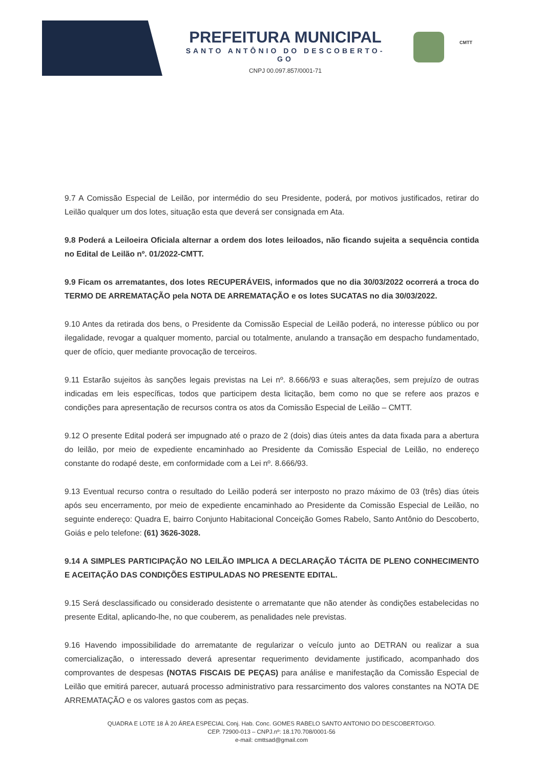PREFEITURA MUNICIPAL
SANTO ANTÔNIO DO DESCOBERTO-GO
CNPJ 00.097.857/0001-71
CMTT
9.7 A Comissão Especial de Leilão, por intermédio do seu Presidente, poderá, por motivos justificados, retirar do Leilão qualquer um dos lotes, situação esta que deverá ser consignada em Ata.
9.8 Poderá a Leiloeira Oficiala alternar a ordem dos lotes leiloados, não ficando sujeita a sequência contida no Edital de Leilão nº. 01/2022-CMTT.
9.9 Ficam os arrematantes, dos lotes RECUPERÁVEIS, informados que no dia 30/03/2022 ocorrerá a troca do TERMO DE ARREMATAÇÃO pela NOTA DE ARREMATAÇÃO e os lotes SUCATAS no dia 30/03/2022.
9.10 Antes da retirada dos bens, o Presidente da Comissão Especial de Leilão poderá, no interesse público ou por ilegalidade, revogar a qualquer momento, parcial ou totalmente, anulando a transação em despacho fundamentado, quer de ofício, quer mediante provocação de terceiros.
9.11 Estarão sujeitos às sanções legais previstas na Lei nº. 8.666/93 e suas alterações, sem prejuízo de outras indicadas em leis específicas, todos que participem desta licitação, bem como no que se refere aos prazos e condições para apresentação de recursos contra os atos da Comissão Especial de Leilão – CMTT.
9.12 O presente Edital poderá ser impugnado até o prazo de 2 (dois) dias úteis antes da data fixada para a abertura do leilão, por meio de expediente encaminhado ao Presidente da Comissão Especial de Leilão, no endereço constante do rodapé deste, em conformidade com a Lei nº. 8.666/93.
9.13 Eventual recurso contra o resultado do Leilão poderá ser interposto no prazo máximo de 03 (três) dias úteis após seu encerramento, por meio de expediente encaminhado ao Presidente da Comissão Especial de Leilão, no seguinte endereço: Quadra E, bairro Conjunto Habitacional Conceição Gomes Rabelo, Santo Antônio do Descoberto, Goiás e pelo telefone: (61) 3626-3028.
9.14 A SIMPLES PARTICIPAÇÃO NO LEILÃO IMPLICA A DECLARAÇÃO TÁCITA DE PLENO CONHECIMENTO E ACEITAÇÃO DAS CONDIÇÕES ESTIPULADAS NO PRESENTE EDITAL.
9.15 Será desclassificado ou considerado desistente o arrematante que não atender às condições estabelecidas no presente Edital, aplicando-lhe, no que couberem, as penalidades nele previstas.
9.16 Havendo impossibilidade do arrematante de regularizar o veículo junto ao DETRAN ou realizar a sua comercialização, o interessado deverá apresentar requerimento devidamente justificado, acompanhado dos comprovantes de despesas (NOTAS FISCAIS DE PEÇAS) para análise e manifestação da Comissão Especial de Leilão que emitirá parecer, autuará processo administrativo para ressarcimento dos valores constantes na NOTA DE ARREMATAÇÃO e os valores gastos com as peças.
QUADRA E LOTE 18 À 20 ÁREA ESPECIAL Conj. Hab. Conc. GOMES RABELO SANTO ANTONIO DO DESCOBERTO/GO.
CEP. 72900-013 – CNPJ.nº: 18.170.708/0001-56
e-mail: cmttsad@gmail.com